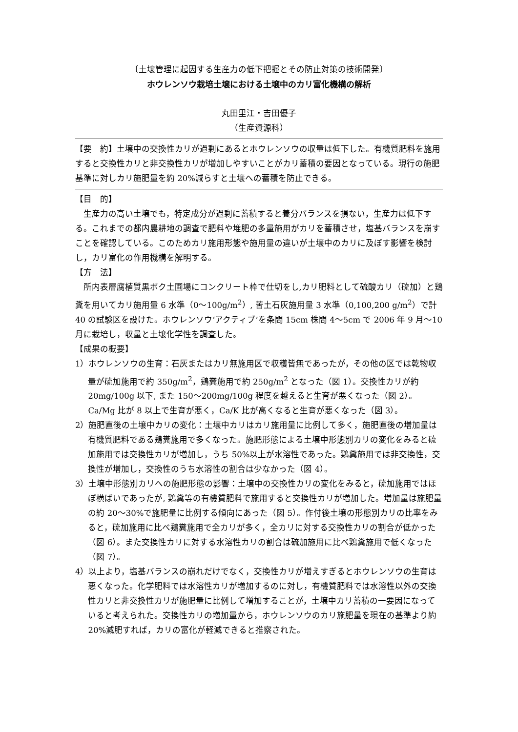〔土壌管理に起因する生産力の低下把握とその防止対策の技術開発〕
ホウレンソウ栽培土壌における土壌中のカリ富化機構の解析
丸田里江・吉田優子
（生産資源科）
【要　約】土壌中の交換性カリが過剰にあるとホウレンソウの収量は低下した。有機質肥料を施用すると交換性カリと非交換性カリが増加しやすいことがカリ蓄積の要因となっている。現行の施肥基準に対しカリ施肥量を約 20%減らすと土壌への蓄積を防止できる。
【目　的】
生産力の高い土壌でも，特定成分が過剰に蓄積すると養分バランスを損ない，生産力は低下する。これまでの都内農耕地の調査で肥料や堆肥の多量施用がカリを蓄積させ，塩基バランスを崩すことを確認している。このためカリ施用形態や施用量の違いが土壌中のカリに及ぼす影響を検討し，カリ富化の作用機構を解明する。
【方　法】
所内表層腐植質黒ボク土圃場にコンクリート枠で仕切をし,カリ肥料として硫酸カリ（硫加）と鶏糞を用いてカリ施用量 6 水準（0〜100g/m<sup>2</sup>）, 苦土石灰施用量 3 水準（0,100,200 g/m<sup>2</sup>）で計 40 の試験区を設けた。ホウレンソウ‘アクティブ’を条間 15cm 株間 4〜5cm で 2006 年 9 月〜10 月に栽培し，収量と土壌化学性を調査した。
【成果の概要】
1）ホウレンソウの生育：石灰またはカリ無施用区で収穫皆無であったが，その他の区では乾物収量が硫加施用で約 350g/m<sup>2</sup>，鶏糞施用で約 250g/m<sup>2</sup> となった（図 1）。交換性カリが約 20mg/100g 以下, また 150〜200mg/100g 程度を越えると生育が悪くなった（図 2）。Ca/Mg 比が 8 以上で生育が悪く，Ca/K 比が高くなると生育が悪くなった（図 3）。
2）施肥直後の土壌中カリの変化：土壌中カリはカリ施用量に比例して多く，施肥直後の増加量は有機質肥料である鶏糞施用で多くなった。施肥形態による土壌中形態別カリの変化をみると硫加施用では交換性カリが増加し，うち 50%以上が水溶性であった。鶏糞施用では非交換性，交換性が増加し，交換性のうち水溶性の割合は少なかった（図 4）。
3）土壌中形態別カリへの施肥形態の影響：土壌中の交換性カリの変化をみると，硫加施用ではほぼ横ばいであったが, 鶏糞等の有機質肥料で施用すると交換性カリが増加した。増加量は施肥量の約 20〜30%で施肥量に比例する傾向にあった（図 5）。作付後土壌の形態別カリの比率をみると，硫加施用に比べ鶏糞施用で全カリが多く，全カリに対する交換性カリの割合が低かった（図 6）。また交換性カリに対する水溶性カリの割合は硫加施用に比べ鶏糞施用で低くなった（図 7）。
4）以上より，塩基バランスの崩れだけでなく，交換性カリが増えすぎるとホウレンソウの生育は悪くなった。化学肥料では水溶性カリが増加するのに対し，有機質肥料では水溶性以外の交換性カリと非交換性カリが施肥量に比例して増加することが，土壌中カリ蓄積の一要因になっていると考えられた。交換性カリの増加量から，ホウレンソウのカリ施肥量を現在の基準より約 20%減肥すれば，カリの富化が軽減できると推察された。